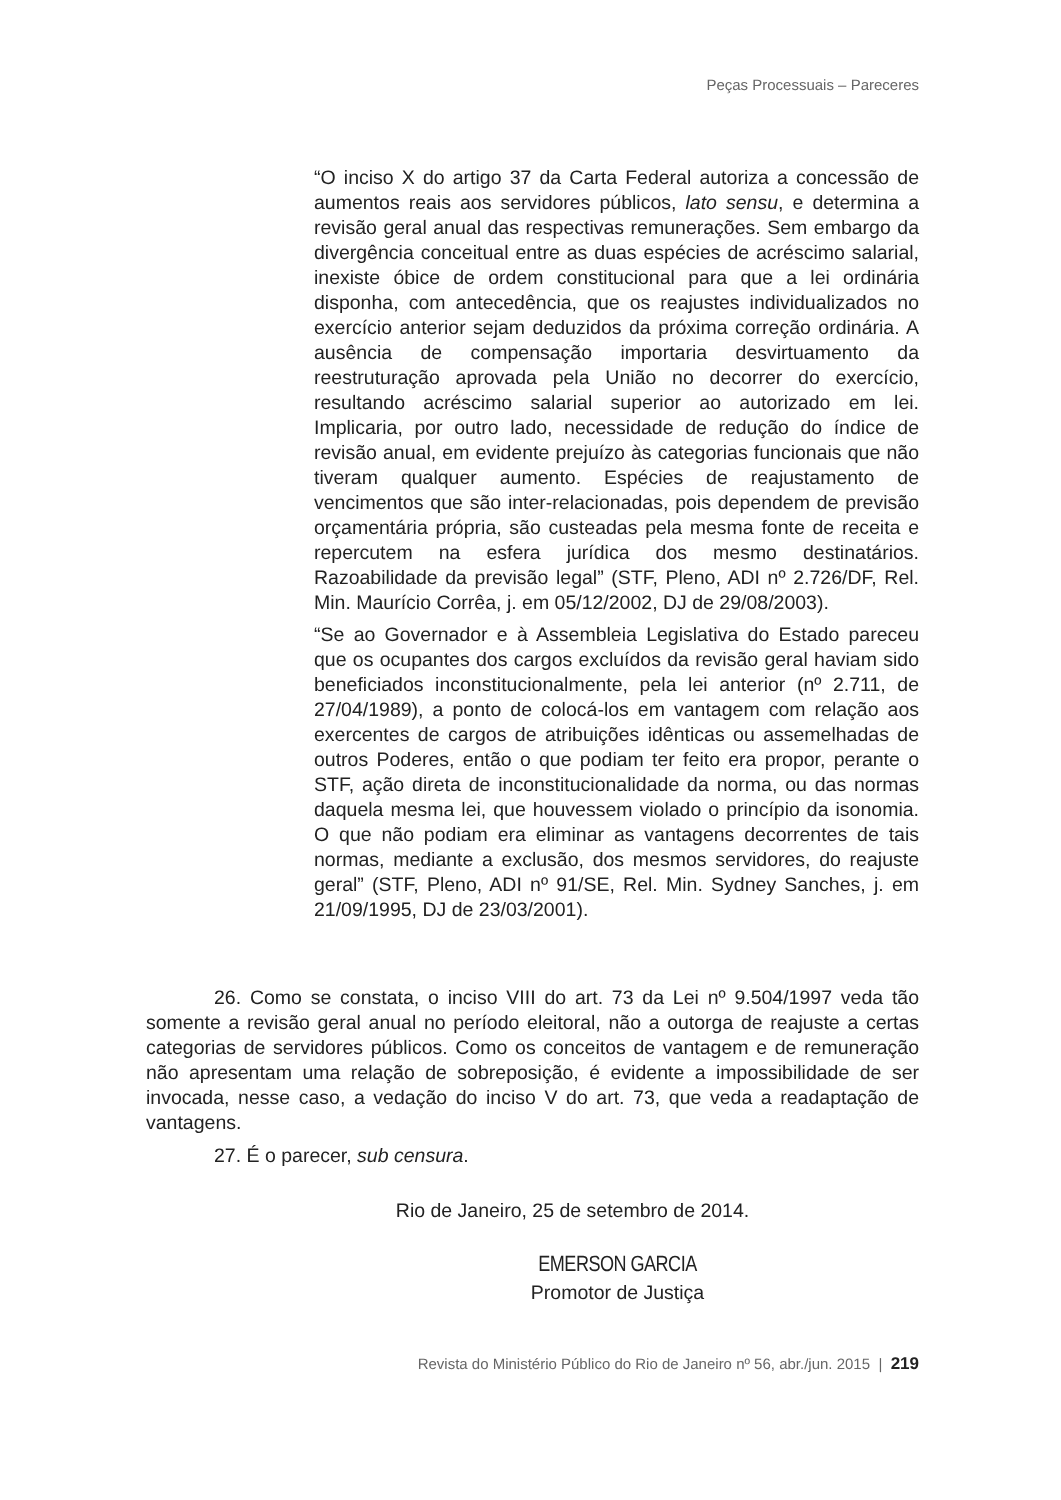Peças Processuais – Pareceres
“O inciso X do artigo 37 da Carta Federal autoriza a concessão de aumentos reais aos servidores públicos, lato sensu, e determina a revisão geral anual das respectivas remunerações. Sem embargo da divergência conceitual entre as duas espécies de acréscimo salarial, inexiste óbice de ordem constitucional para que a lei ordinária disponha, com antecedência, que os reajustes individualizados no exercício anterior sejam deduzidos da próxima correção ordinária. A ausência de compensação importaria desvirtuamento da reestruturação aprovada pela União no decorrer do exercício, resultando acréscimo salarial superior ao autorizado em lei. Implicaria, por outro lado, necessidade de redução do índice de revisão anual, em evidente prejuízo às categorias funcionais que não tiveram qualquer aumento. Espécies de reajustamento de vencimentos que são inter-relacionadas, pois dependem de previsão orçamentária própria, são custeadas pela mesma fonte de receita e repercutem na esfera jurídica dos mesmo destinatários. Razoabilidade da previsão legal” (STF, Pleno, ADI nº 2.726/DF, Rel. Min. Maurício Corrêa, j. em 05/12/2002, DJ de 29/08/2003).
“Se ao Governador e à Assembleia Legislativa do Estado pareceu que os ocupantes dos cargos excluídos da revisão geral haviam sido beneficiados inconstitucionalmente, pela lei anterior (nº 2.711, de 27/04/1989), a ponto de colocá-los em vantagem com relação aos exercentes de cargos de atribuições idênticas ou assemelhadas de outros Poderes, então o que podiam ter feito era propor, perante o STF, ação direta de inconstitucionalidade da norma, ou das normas daquela mesma lei, que houvessem violado o princípio da isonomia. O que não podiam era eliminar as vantagens decorrentes de tais normas, mediante a exclusão, dos mesmos servidores, do reajuste geral” (STF, Pleno, ADI nº 91/SE, Rel. Min. Sydney Sanches, j. em 21/09/1995, DJ de 23/03/2001).
26. Como se constata, o inciso VIII do art. 73 da Lei nº 9.504/1997 veda tão somente a revisão geral anual no período eleitoral, não a outorga de reajuste a certas categorias de servidores públicos. Como os conceitos de vantagem e de remuneração não apresentam uma relação de sobreposição, é evidente a impossibilidade de ser invocada, nesse caso, a vedação do inciso V do art. 73, que veda a readaptação de vantagens.
27. É o parecer, sub censura.
Rio de Janeiro, 25 de setembro de 2014.
EMERSON GARCIA
Promotor de Justiça
Revista do Ministério Público do Rio de Janeiro nº 56, abr./jun. 2015 | 219